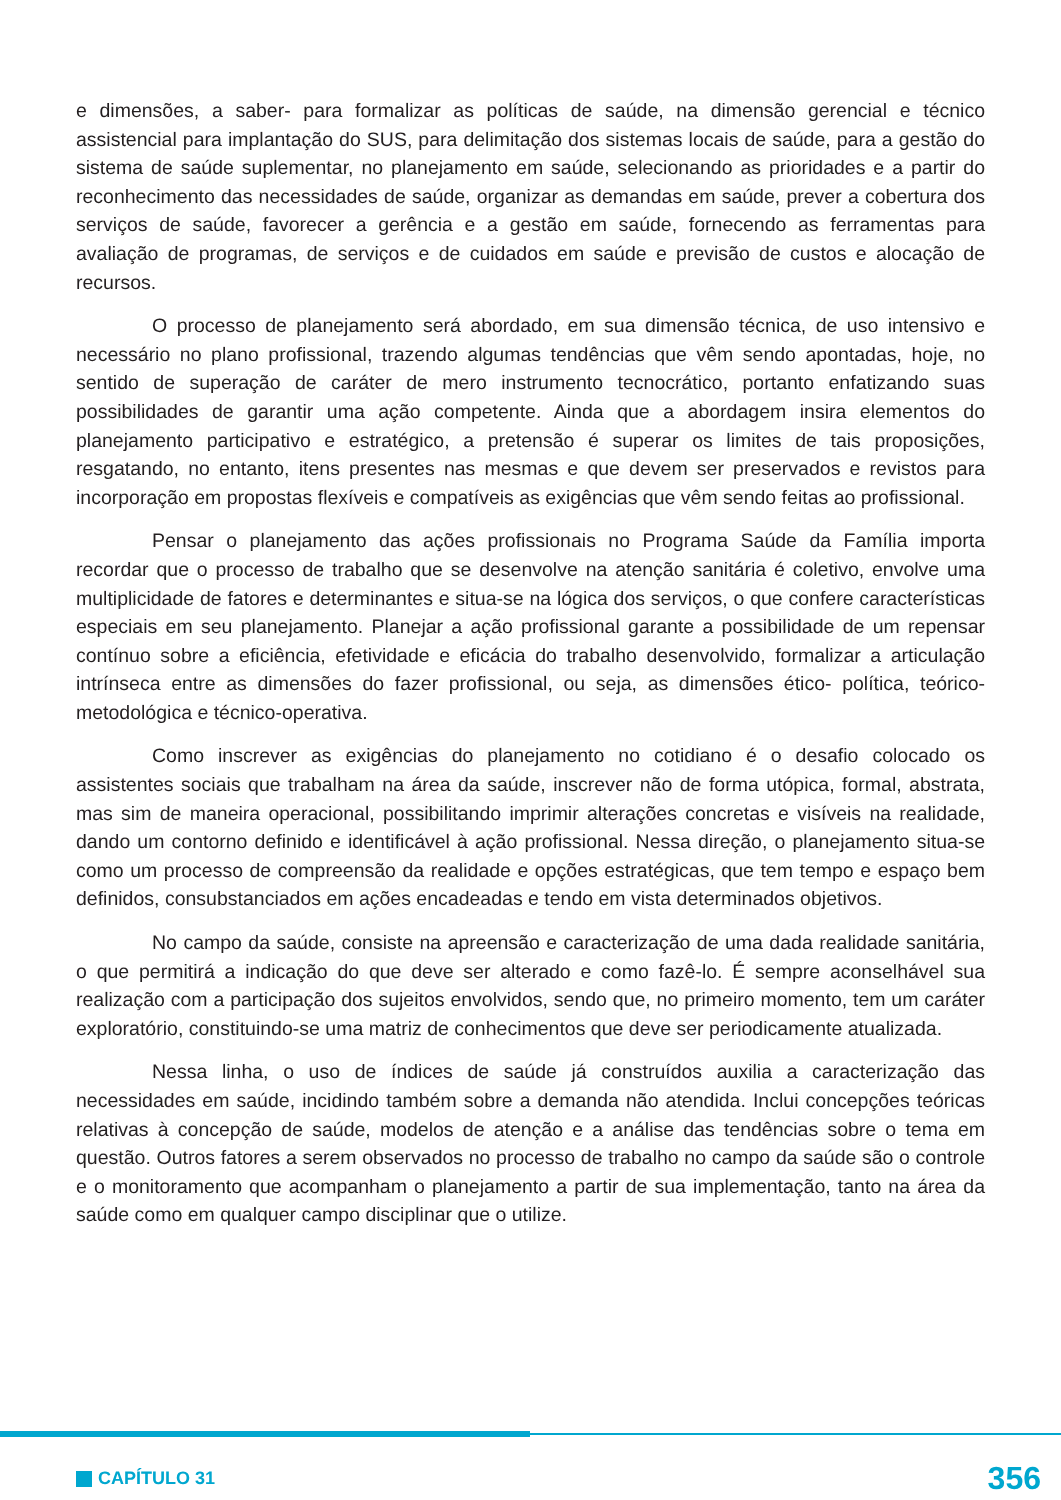e dimensões, a saber- para formalizar as políticas de saúde, na dimensão gerencial e técnico assistencial para implantação do SUS, para delimitação dos sistemas locais de saúde, para a gestão do sistema de saúde suplementar, no planejamento em saúde, selecionando as prioridades e a partir do reconhecimento das necessidades de saúde, organizar as demandas em saúde, prever a cobertura dos serviços de saúde, favorecer a gerência e a gestão em saúde, fornecendo as ferramentas para avaliação de programas, de serviços e de cuidados em saúde e previsão de custos e alocação de recursos.
O processo de planejamento será abordado, em sua dimensão técnica, de uso intensivo e necessário no plano profissional, trazendo algumas tendências que vêm sendo apontadas, hoje, no sentido de superação de caráter de mero instrumento tecnocrático, portanto enfatizando suas possibilidades de garantir uma ação competente. Ainda que a abordagem insira elementos do planejamento participativo e estratégico, a pretensão é superar os limites de tais proposições, resgatando, no entanto, itens presentes nas mesmas e que devem ser preservados e revistos para incorporação em propostas flexíveis e compatíveis as exigências que vêm sendo feitas ao profissional.
Pensar o planejamento das ações profissionais no Programa Saúde da Família importa recordar que o processo de trabalho que se desenvolve na atenção sanitária é coletivo, envolve uma multiplicidade de fatores e determinantes e situa-se na lógica dos serviços, o que confere características especiais em seu planejamento. Planejar a ação profissional garante a possibilidade de um repensar contínuo sobre a eficiência, efetividade e eficácia do trabalho desenvolvido, formalizar a articulação intrínseca entre as dimensões do fazer profissional, ou seja, as dimensões ético- política, teórico- metodológica e técnico-operativa.
Como inscrever as exigências do planejamento no cotidiano é o desafio colocado os assistentes sociais que trabalham na área da saúde, inscrever não de forma utópica, formal, abstrata, mas sim de maneira operacional, possibilitando imprimir alterações concretas e visíveis na realidade, dando um contorno definido e identificável à ação profissional. Nessa direção, o planejamento situa-se como um processo de compreensão da realidade e opções estratégicas, que tem tempo e espaço bem definidos, consubstanciados em ações encadeadas e tendo em vista determinados objetivos.
No campo da saúde, consiste na apreensão e caracterização de uma dada realidade sanitária, o que permitirá a indicação do que deve ser alterado e como fazê-lo. É sempre aconselhável sua realização com a participação dos sujeitos envolvidos, sendo que, no primeiro momento, tem um caráter exploratório, constituindo-se uma matriz de conhecimentos que deve ser periodicamente atualizada.
Nessa linha, o uso de índices de saúde já construídos auxilia a caracterização das necessidades em saúde, incidindo também sobre a demanda não atendida. Inclui concepções teóricas relativas à concepção de saúde, modelos de atenção e a análise das tendências sobre o tema em questão. Outros fatores a serem observados no processo de trabalho no campo da saúde são o controle e o monitoramento que acompanham o planejamento a partir de sua implementação, tanto na área da saúde como em qualquer campo disciplinar que o utilize.
CAPÍTULO 31
356